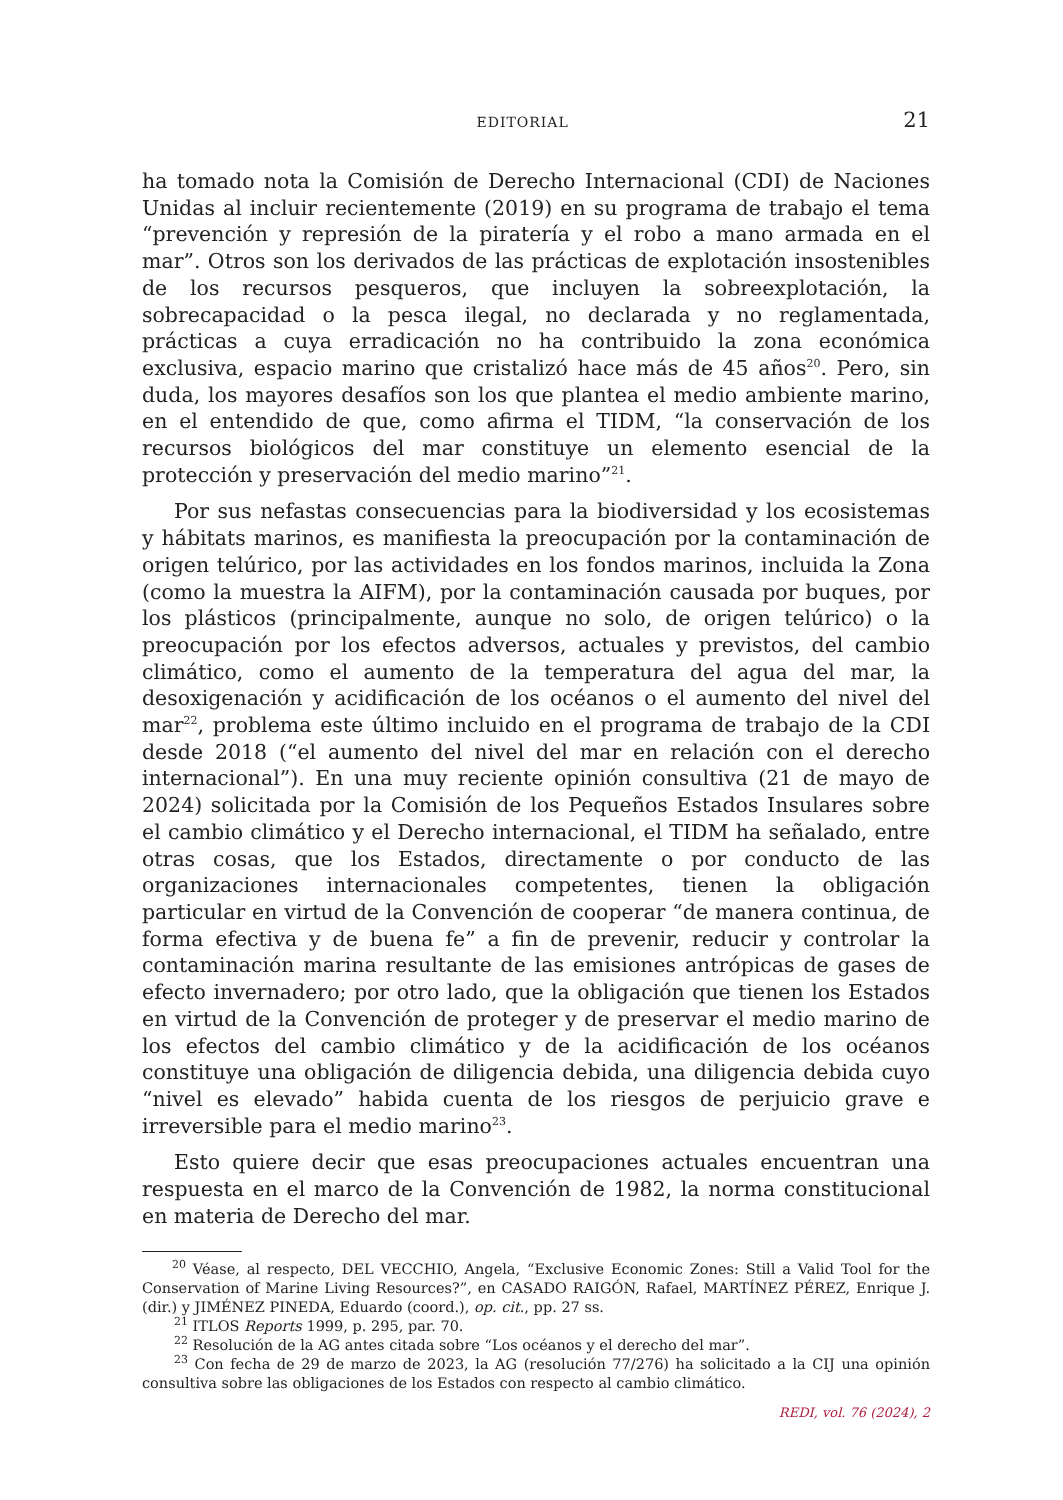EDITORIAL 21
ha tomado nota la Comisión de Derecho Internacional (CDI) de Naciones Unidas al incluir recientemente (2019) en su programa de trabajo el tema “prevención y represión de la piratería y el robo a mano armada en el mar”. Otros son los derivados de las prácticas de explotación insostenibles de los recursos pesqueros, que incluyen la sobreexplotación, la sobrecapacidad o la pesca ilegal, no declarada y no reglamentada, prácticas a cuya erradicación no ha contribuido la zona económica exclusiva, espacio marino que cristalizó hace más de 45 años<sup>20</sup>. Pero, sin duda, los mayores desafíos son los que plantea el medio ambiente marino, en el entendido de que, como afirma el TIDM, “la conservación de los recursos biológicos del mar constituye un elemento esencial de la protección y preservación del medio marino”<sup>21</sup>.
Por sus nefastas consecuencias para la biodiversidad y los ecosistemas y hábitats marinos, es manifiesta la preocupación por la contaminación de origen telúrico, por las actividades en los fondos marinos, incluida la Zona (como la muestra la AIFM), por la contaminación causada por buques, por los plásticos (principalmente, aunque no solo, de origen telúrico) o la preocupación por los efectos adversos, actuales y previstos, del cambio climático, como el aumento de la temperatura del agua del mar, la desoxigenación y acidificación de los océanos o el aumento del nivel del mar<sup>22</sup>, problema este último incluido en el programa de trabajo de la CDI desde 2018 (“el aumento del nivel del mar en relación con el derecho internacional”). En una muy reciente opinión consultiva (21 de mayo de 2024) solicitada por la Comisión de los Pequeños Estados Insulares sobre el cambio climático y el Derecho internacional, el TIDM ha señalado, entre otras cosas, que los Estados, directamente o por conducto de las organizaciones internacionales competentes, tienen la obligación particular en virtud de la Convención de cooperar “de manera continua, de forma efectiva y de buena fe” a fin de prevenir, reducir y controlar la contaminación marina resultante de las emisiones antrópicas de gases de efecto invernadero; por otro lado, que la obligación que tienen los Estados en virtud de la Convención de proteger y de preservar el medio marino de los efectos del cambio climático y de la acidificación de los océanos constituye una obligación de diligencia debida, una diligencia debida cuyo “nivel es elevado” habida cuenta de los riesgos de perjuicio grave e irreversible para el medio marino<sup>23</sup>.
Esto quiere decir que esas preocupaciones actuales encuentran una respuesta en el marco de la Convención de 1982, la norma constitucional en materia de Derecho del mar.
<sup>20</sup> Véase, al respecto, DEL VECCHIO, Angela, “Exclusive Economic Zones: Still a Valid Tool for the Conservation of Marine Living Resources?”, en CASADO RAIGÓN, Rafael, MARTÍNEZ PÉREZ, Enrique J. (dir.) y JIMÉNEZ PINEDA, Eduardo (coord.), op. cit., pp. 27 ss.
<sup>21</sup> ITLOS Reports 1999, p. 295, par. 70.
<sup>22</sup> Resolución de la AG antes citada sobre “Los océanos y el derecho del mar”.
<sup>23</sup> Con fecha de 29 de marzo de 2023, la AG (resolución 77/276) ha solicitado a la CIJ una opinión consultiva sobre las obligaciones de los Estados con respecto al cambio climático.
REDI, vol. 76 (2024), 2